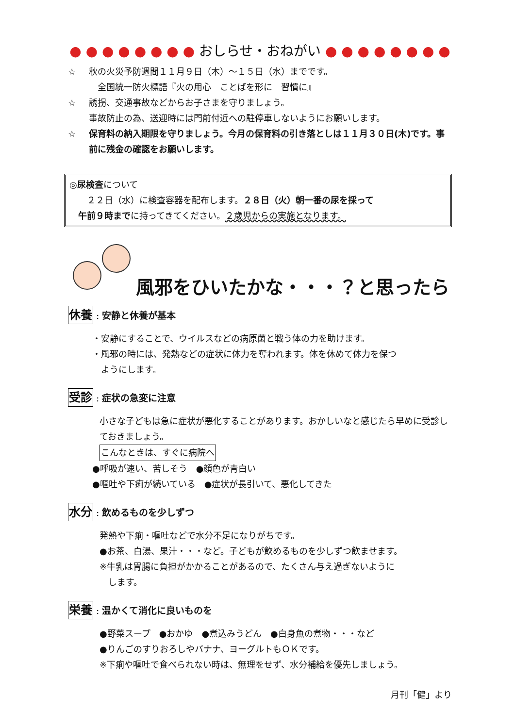● ● ● ● ● ● ● ● おしらせ・おねがい ● ● ● ● ● ● ● ●
☆ 秋の火災予防週間１１月９日（木）～１５日（水）までです。
　全国統一防火標語『火の用心　ことばを形に　習慣に』
☆ 誘拐、交通事故などからお子さまを守りましょう。
事故防止の為、送迎時には門前付近への駐停車しないようにお願いします。
☆ 保育料の納入期限を守りましょう。今月の保育料の引き落としは１１月３０日(木)です。事前に残金の確認をお願いします。
◎尿検査について
　　２２日（水）に検査容器を配布します。２８日（火）朝一番の尿を採って
　午前９時までに持ってきてください。２歳児からの実施となります。
風邪をひいたかな・・・？と思ったら
休養 : 安静と休養が基本
・安静にすることで、ウイルスなどの病原菌と戦う体の力を助けます。
・風邪の時には、発熱などの症状に体力を奪われます。体を休めて体力を保つ
　ようにします。
受診 : 症状の急変に注意
小さな子どもは急に症状が悪化することがあります。おかしいなと感じたら早めに受診しておきましょう。
こんなときは、すぐに病院へ
●呼吸が速い、苦しそう　●顔色が青白い
●嘔吐や下痢が続いている　●症状が長引いて、悪化してきた
水分 : 飲めるものを少しずつ
発熱や下痢・嘔吐などで水分不足になりがちです。
●お茶、白湯、果汁・・・など。子どもが飲めるものを少しずつ飲ませます。
※牛乳は胃腸に負担がかかることがあるので、たくさん与え過ぎないように
　します。
栄養 : 温かくて消化に良いものを
●野菜スープ　●おかゆ　●煮込みうどん　●白身魚の煮物・・・など
●りんごのすりおろしやバナナ、ヨーグルトもＯＫです。
※下痢や嘔吐で食べられない時は、無理をせず、水分補給を優先しましょう。
月刊「健」より